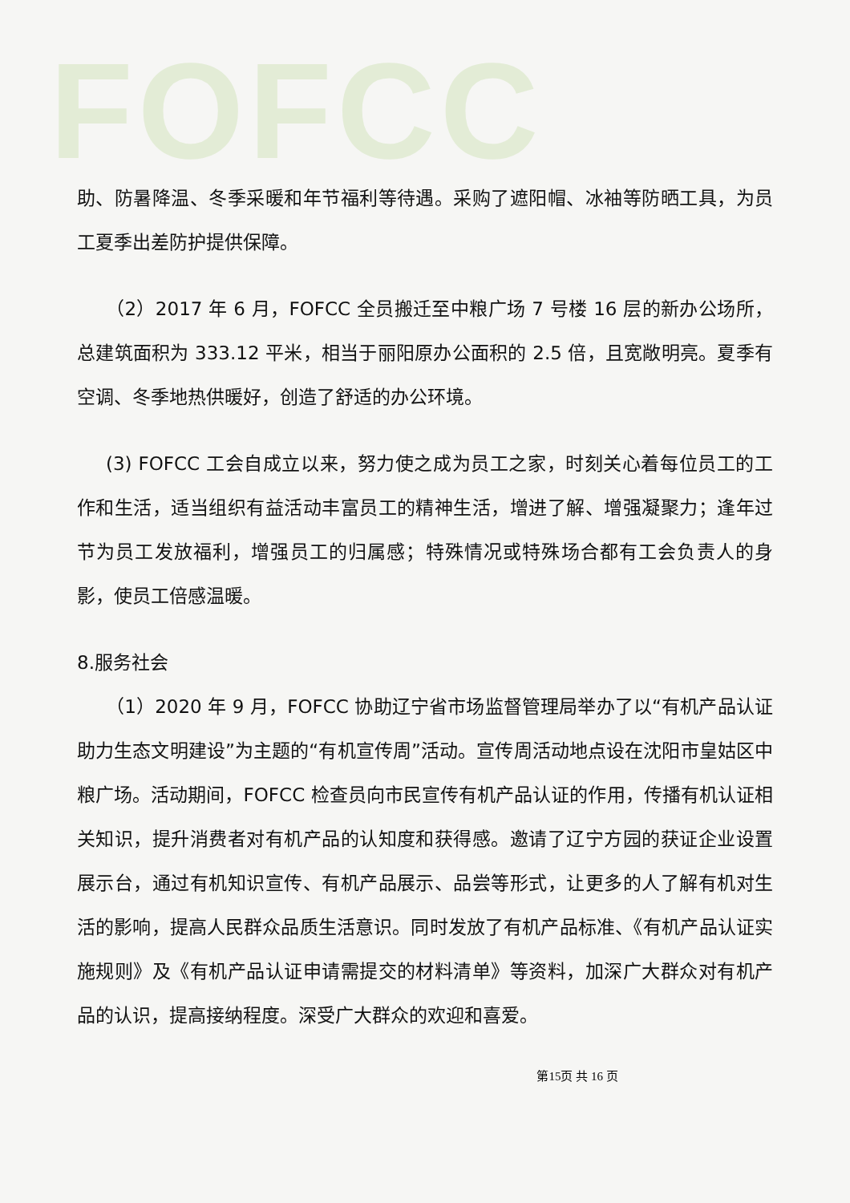FOFCC
助、防暑降温、冬季采暖和年节福利等待遇。采购了遮阳帽、冰袖等防晒工具，为员工夏季出差防护提供保障。
（2）2017 年 6 月，FOFCC 全员搬迁至中粮广场 7 号楼 16 层的新办公场所，总建筑面积为 333.12 平米，相当于丽阳原办公面积的 2.5 倍，且宽敞明亮。夏季有空调、冬季地热供暖好，创造了舒适的办公环境。
(3) FOFCC 工会自成立以来，努力使之成为员工之家，时刻关心着每位员工的工作和生活，适当组织有益活动丰富员工的精神生活，增进了解、增强凝聚力；逢年过节为员工发放福利，增强员工的归属感；特殊情况或特殊场合都有工会负责人的身影，使员工倍感温暖。
8.服务社会
（1）2020 年 9 月，FOFCC 协助辽宁省市场监督管理局举办了以“有机产品认证助力生态文明建设”为主题的“有机宣传周”活动。宣传周活动地点设在沈阳市皇姑区中粮广场。活动期间，FOFCC 检查员向市民宣传有机产品认证的作用，传播有机认证相关知识，提升消费者对有机产品的认知度和获得感。邀请了辽宁方园的获证企业设置展示台，通过有机知识宣传、有机产品展示、品尝等形式，让更多的人了解有机对生活的影响，提高人民群众品质生活意识。同时发放了有机产品标准、《有机产品认证实施规则》及《有机产品认证申请需提交的材料清单》等资料，加深广大群众对有机产品的认识，提高接纳程度。深受广大群众的欢迎和喜爱。
第15页 共 16 页